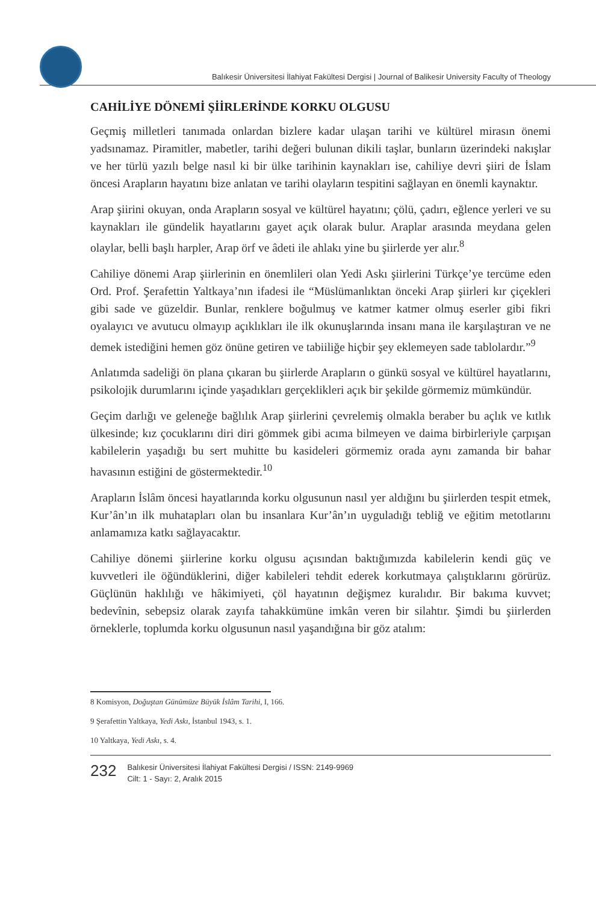Balıkesir Üniversitesi İlahiyat Fakültesi Dergisi | Journal of Balikesir University Faculty of Theology
CAHİLİYE DÖNEMİ ŞİİRLERİNDE KORKU OLGUSU
Geçmiş milletleri tanımada onlardan bizlere kadar ulaşan tarihi ve kültürel mirasın önemi yadsınamaz. Piramitler, mabetler, tarihi değeri bulunan dikili taşlar, bunların üzerindeki nakışlar ve her türlü yazılı belge nasıl ki bir ülke tarihinin kaynakları ise, cahiliye devri şiiri de İslam öncesi Arapların hayatını bize anlatan ve tarihi olayların tespitini sağlayan en önemli kaynaktır.
Arap şiirini okuyan, onda Arapların sosyal ve kültürel hayatını; çölü, çadırı, eğlence yerleri ve su kaynakları ile gündelik hayatlarını gayet açık olarak bulur. Araplar arasında meydana gelen olaylar, belli başlı harpler, Arap örf ve âdeti ile ahlakı yine bu şiirlerde yer alır.<sup>8</sup>
Cahiliye dönemi Arap şiirlerinin en önemlileri olan Yedi Askı şiirlerini Türkçe’ye tercüme eden Ord. Prof. Şerafettin Yaltkaya’nın ifadesi ile “Müslümanlıktan önceki Arap şiirleri kır çiçekleri gibi sade ve güzeldir. Bunlar, renklere boğulmuş ve katmer katmer olmuş eserler gibi fikri oyalayıcı ve avutucu olmayıp açıklıkları ile ilk okunuşlarında insanı mana ile karşılaştıran ve ne demek istediğini hemen göz önüne getiren ve tabiiliğe hiçbir şey eklemeyen sade tablolardır.”<sup>9</sup>
Anlatımda sadeliği ön plana çıkaran bu şiirlerde Arapların o günkü sosyal ve kültürel hayatlarını, psikolojik durumlarını içinde yaşadıkları gerçeklikleri açık bir şekilde görmemiz mümkündür.
Geçim darlığı ve geleneğe bağlılık Arap şiirlerini çevrelemiş olmakla beraber bu açlık ve kıtlık ülkesinde; kız çocuklarını diri diri gömmek gibi acıma bilmeyen ve daima birbirleriyle çarpışan kabilelerin yaşadığı bu sert muhitte bu kasideleri görmemiz orada aynı zamanda bir bahar havasının estiğini de göstermektedir.<sup>10</sup>
Arapların İslâm öncesi hayatlarında korku olgusunun nasıl yer aldığını bu şiirlerden tespit etmek, Kur’ân’ın ilk muhatapları olan bu insanlara Kur’ân’ın uyguladığı tebliğ ve eğitim metotlarını anlamamıza katkı sağlayacaktır.
Cahiliye dönemi şiirlerine korku olgusu açısından baktığımızda kabilelerin kendi güç ve kuvvetleri ile öğündüklerini, diğer kabileleri tehdit ederek korkutmaya çalıştıklarını görürüz. Güçlünün haklılığı ve hâkimiyeti, çöl hayatının değişmez kuralıdır. Bir bakıma kuvvet; bedevînin, sebepsiz olarak zayıfa tahakkümüne imkân veren bir silahtır. Şimdi bu şiirlerden örneklerle, toplumda korku olgusunun nasıl yaşandığına bir göz atalım:
8 Komisyon, Doğuştan Günümüze Büyük İslâm Tarihi, I, 166.
9 Şerafettin Yaltkaya, Yedi Askı, İstanbul 1943, s. 1.
10 Yaltkaya, Yedi Askı, s. 4.
232
Balıkesir Üniversitesi İlahiyat Fakültesi Dergisi / ISSN: 2149-9969
Cilt: 1 - Sayı: 2, Aralık 2015